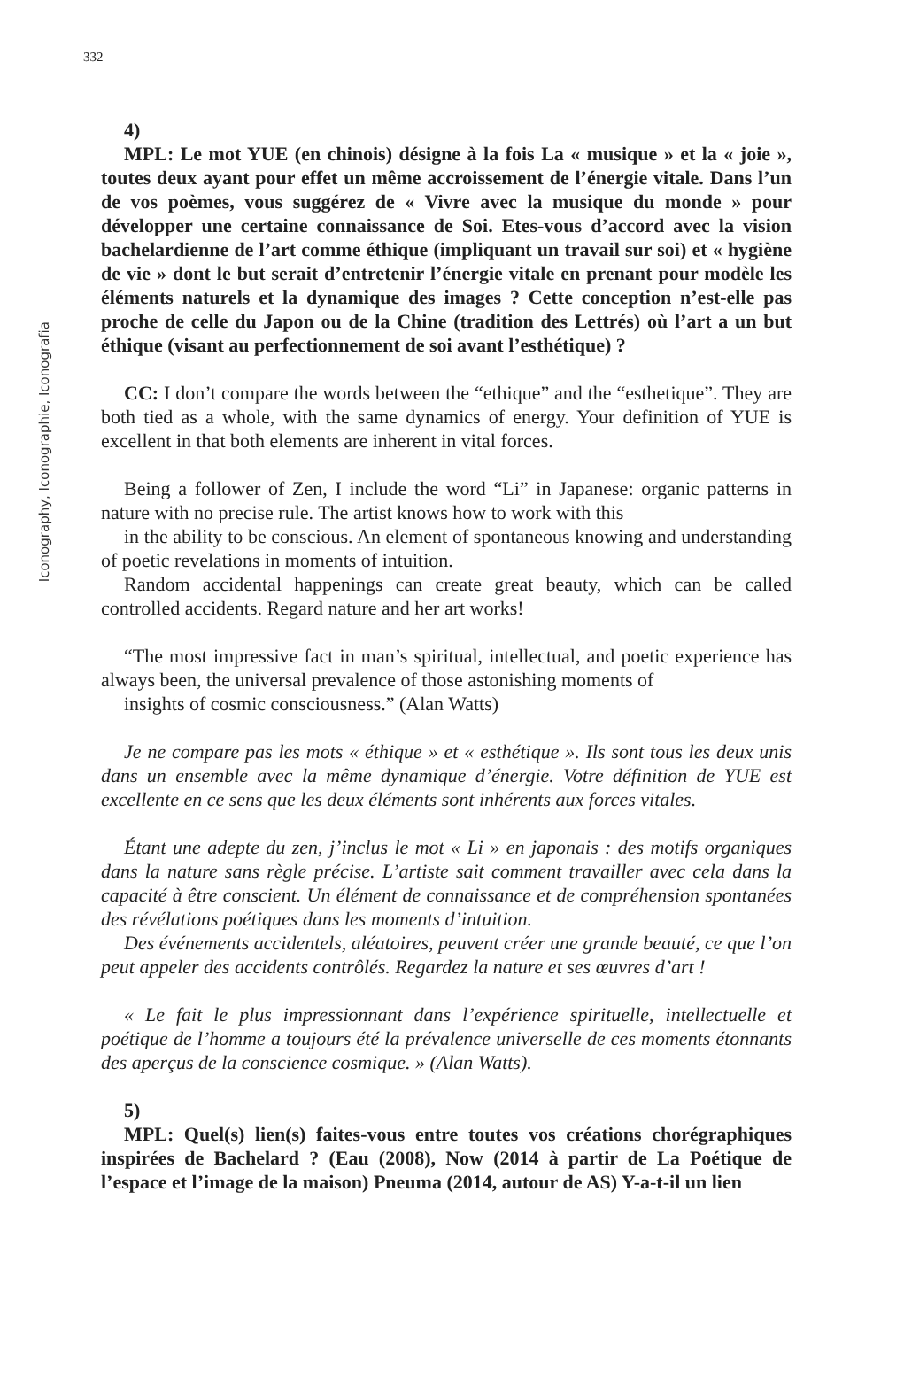332
Iconography, Iconographie, Iconografia
4)
MPL: Le mot YUE (en chinois) désigne à la fois La « musique » et la « joie », toutes deux ayant pour effet un même accroissement de l’énergie vitale. Dans l’un de vos poèmes, vous suggérez de « Vivre avec la musique du monde » pour développer une certaine connaissance de Soi. Etes-vous d’accord avec la vision bachelardienne de l’art comme éthique (impliquant un travail sur soi) et « hygiène de vie » dont le but serait d’entretenir l’énergie vitale en prenant pour modèle les éléments naturels et la dynamique des images ? Cette conception n’est-elle pas proche de celle du Japon ou de la Chine (tradition des Lettrés) où l’art a un but éthique (visant au perfectionnement de soi avant l’esthétique) ?
CC: I don’t compare the words between the “ethique” and the “esthetique”. They are both tied as a whole, with the same dynamics of energy. Your definition of YUE is excellent in that both elements are inherent in vital forces.
Being a follower of Zen, I include the word “Li” in Japanese: organic patterns in nature with no precise rule. The artist knows how to work with this
in the ability to be conscious. An element of spontaneous knowing and understanding of poetic revelations in moments of intuition.
Random accidental happenings can create great beauty, which can be called controlled accidents. Regard nature and her art works!
“The most impressive fact in man’s spiritual, intellectual, and poetic experience has always been, the universal prevalence of those astonishing moments of
insights of cosmic consciousness.” (Alan Watts)
Je ne compare pas les mots « éthique » et « esthétique ». Ils sont tous les deux unis dans un ensemble avec la même dynamique d’énergie. Votre définition de YUE est excellente en ce sens que les deux éléments sont inhérents aux forces vitales.
Étant une adepte du zen, j’inclus le mot « Li » en japonais : des motifs organiques dans la nature sans règle précise. L’artiste sait comment travailler avec cela dans la capacité à être conscient. Un élément de connaissance et de compréhension spontanées des révélations poétiques dans les moments d’intuition.
Des événements accidentels, aléatoires, peuvent créer une grande beauté, ce que l’on peut appeler des accidents contrôlés. Regardez la nature et ses œuvres d’art !
« Le fait le plus impressionnant dans l’expérience spirituelle, intellectuelle et poétique de l’homme a toujours été la prévalence universelle de ces moments étonnants des aperçus de la conscience cosmique. » (Alan Watts).
5)
MPL: Quel(s) lien(s) faites-vous entre toutes vos créations chorégraphiques inspirées de Bachelard ? (Eau (2008), Now (2014 à partir de La Poétique de l’espace et l’image de la maison) Pneuma (2014, autour de AS) Y-a-t-il un lien